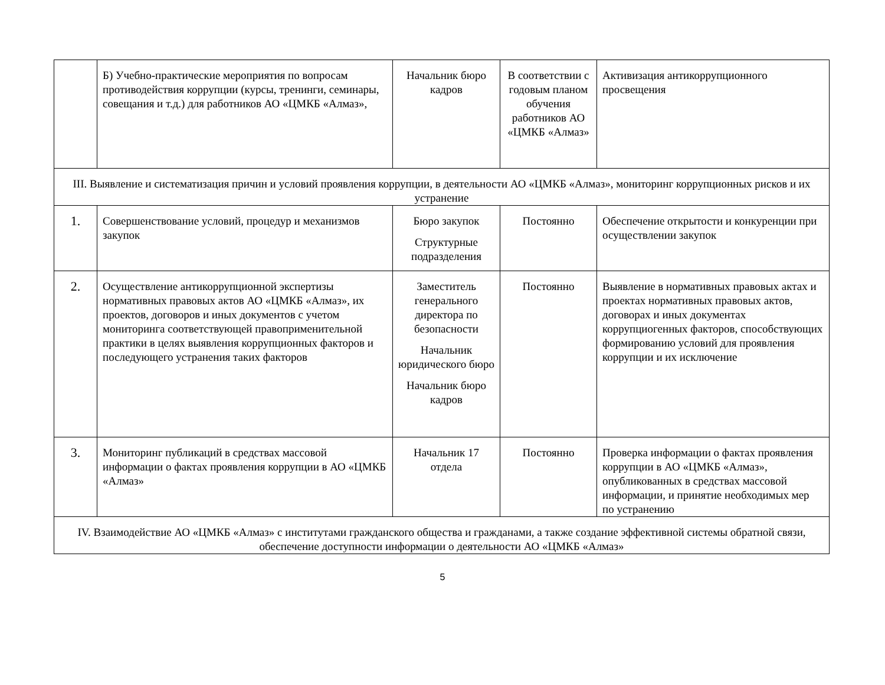| | Б) Учебно-практические мероприятия по вопросам противодействия коррупции (курсы, тренинги, семинары, совещания и т.д.) для работников АО «ЦМКБ «Алмаз», | Начальник бюро кадров | В соответствии с годовым планом обучения работников АО «ЦМКБ «Алмаз» | Активизация антикоррупционного просвещения |
| III. Выявление и систематизация причин и условий проявления коррупции, в деятельности АО «ЦМКБ «Алмаз», мониторинг коррупционных рисков и их устранение | | | | |
| 1. | Совершенствование условий, процедур и механизмов закупок | Бюро закупок Структурные подразделения | Постоянно | Обеспечение открытости и конкуренции при осуществлении закупок |
| 2. | Осуществление антикоррупционной экспертизы нормативных правовых актов АО «ЦМКБ «Алмаз», их проектов, договоров и иных документов с учетом мониторинга соответствующей правоприменительной практики в целях выявления коррупционных факторов и последующего устранения таких факторов | Заместитель генерального директора по безопасности Начальник юридического бюро Начальник бюро кадров | Постоянно | Выявление в нормативных правовых актах и проектах нормативных правовых актов, договорах и иных документах коррупциогенных факторов, способствующих формированию условий для проявления коррупции и их исключение |
| 3. | Мониторинг публикаций в средствах массовой информации о фактах проявления коррупции в АО «ЦМКБ «Алмаз» | Начальник 17 отдела | Постоянно | Проверка информации о фактах проявления коррупции в АО «ЦМКБ «Алмаз», опубликованных в средствах массовой информации, и принятие необходимых мер по устранению |
| IV. Взаимодействие АО «ЦМКБ «Алмаз» с институтами гражданского общества и гражданами, а также создание эффективной системы обратной связи, обеспечение доступности информации о деятельности АО «ЦМКБ «Алмаз» | | | | |
5